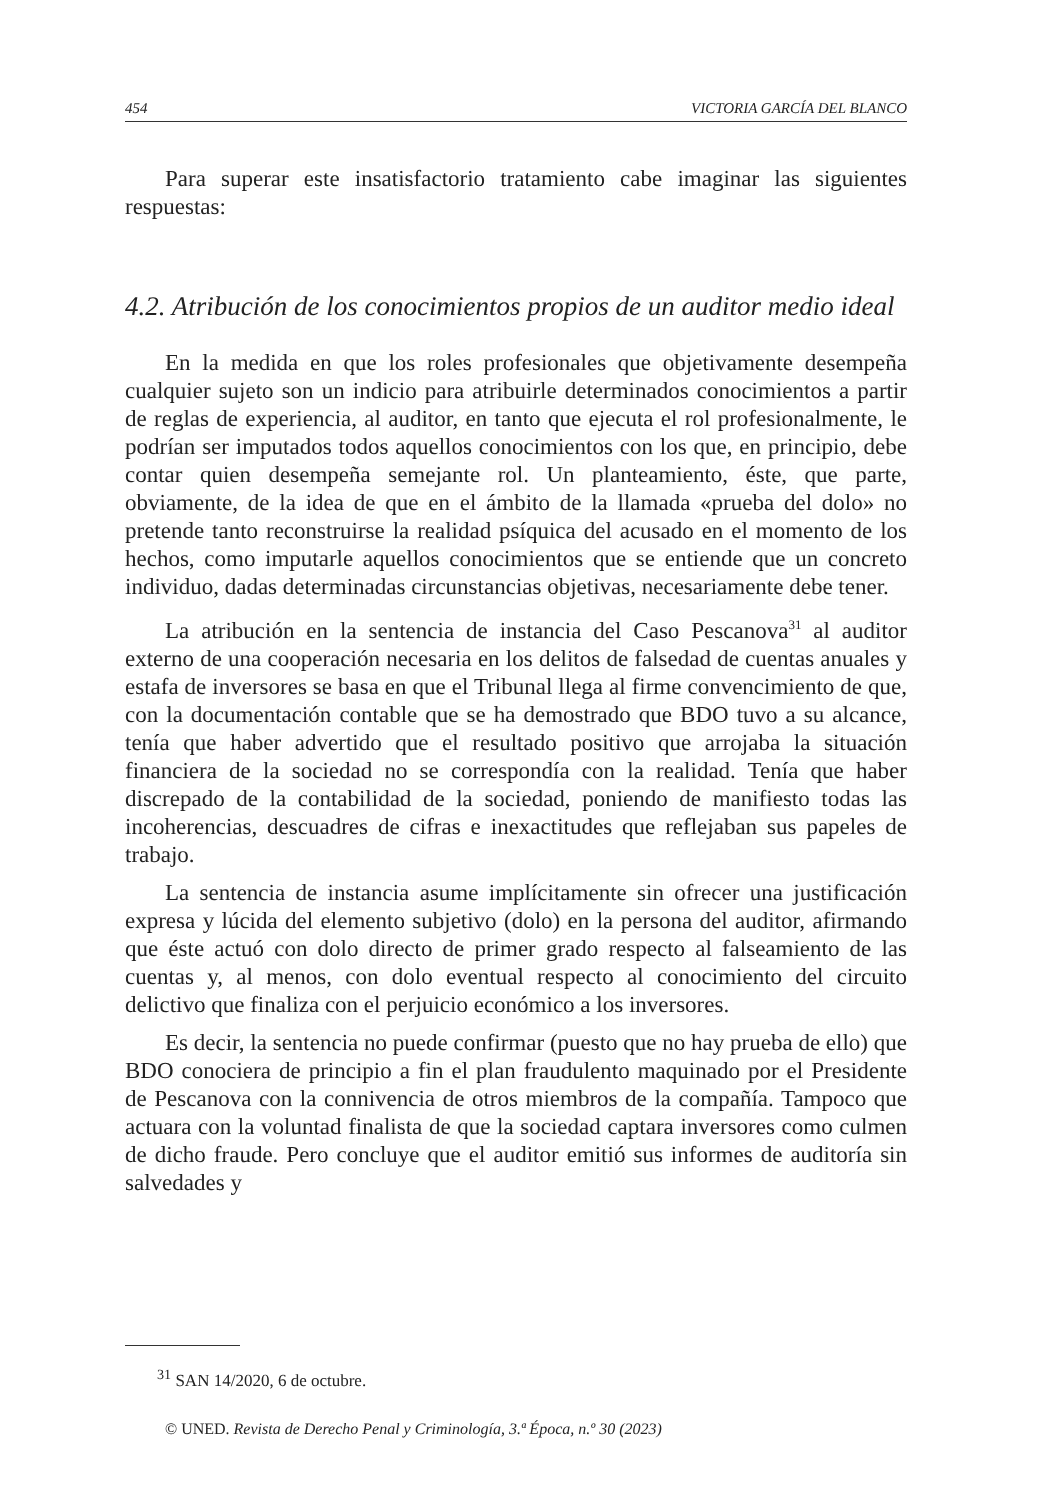454 VICTORIA GARCÍA DEL BLANCO
Para superar este insatisfactorio tratamiento cabe imaginar las siguientes respuestas:
4.2. Atribución de los conocimientos propios de un auditor medio ideal
En la medida en que los roles profesionales que objetivamente desempeña cualquier sujeto son un indicio para atribuirle determinados conocimientos a partir de reglas de experiencia, al auditor, en tanto que ejecuta el rol profesionalmente, le podrían ser imputados todos aquellos conocimientos con los que, en principio, debe contar quien desempeña semejante rol. Un planteamiento, éste, que parte, obviamente, de la idea de que en el ámbito de la llamada «prueba del dolo» no pretende tanto reconstruirse la realidad psíquica del acusado en el momento de los hechos, como imputarle aquellos conocimientos que se entiende que un concreto individuo, dadas determinadas circunstancias objetivas, necesariamente debe tener.
La atribución en la sentencia de instancia del Caso Pescanova<sup>31</sup> al auditor externo de una cooperación necesaria en los delitos de falsedad de cuentas anuales y estafa de inversores se basa en que el Tribunal llega al firme convencimiento de que, con la documentación contable que se ha demostrado que BDO tuvo a su alcance, tenía que haber advertido que el resultado positivo que arrojaba la situación financiera de la sociedad no se correspondía con la realidad. Tenía que haber discrepado de la contabilidad de la sociedad, poniendo de manifiesto todas las incoherencias, descuadres de cifras e inexactitudes que reflejaban sus papeles de trabajo.
La sentencia de instancia asume implícitamente sin ofrecer una justificación expresa y lúcida del elemento subjetivo (dolo) en la persona del auditor, afirmando que éste actuó con dolo directo de primer grado respecto al falseamiento de las cuentas y, al menos, con dolo eventual respecto al conocimiento del circuito delictivo que finaliza con el perjuicio económico a los inversores.
Es decir, la sentencia no puede confirmar (puesto que no hay prueba de ello) que BDO conociera de principio a fin el plan fraudulento maquinado por el Presidente de Pescanova con la connivencia de otros miembros de la compañía. Tampoco que actuara con la voluntad finalista de que la sociedad captara inversores como culmen de dicho fraude. Pero concluye que el auditor emitió sus informes de auditoría sin salvedades y
<sup>31</sup> SAN 14/2020, 6 de octubre.
© UNED. Revista de Derecho Penal y Criminología, 3.ª Época, n.º 30 (2023)